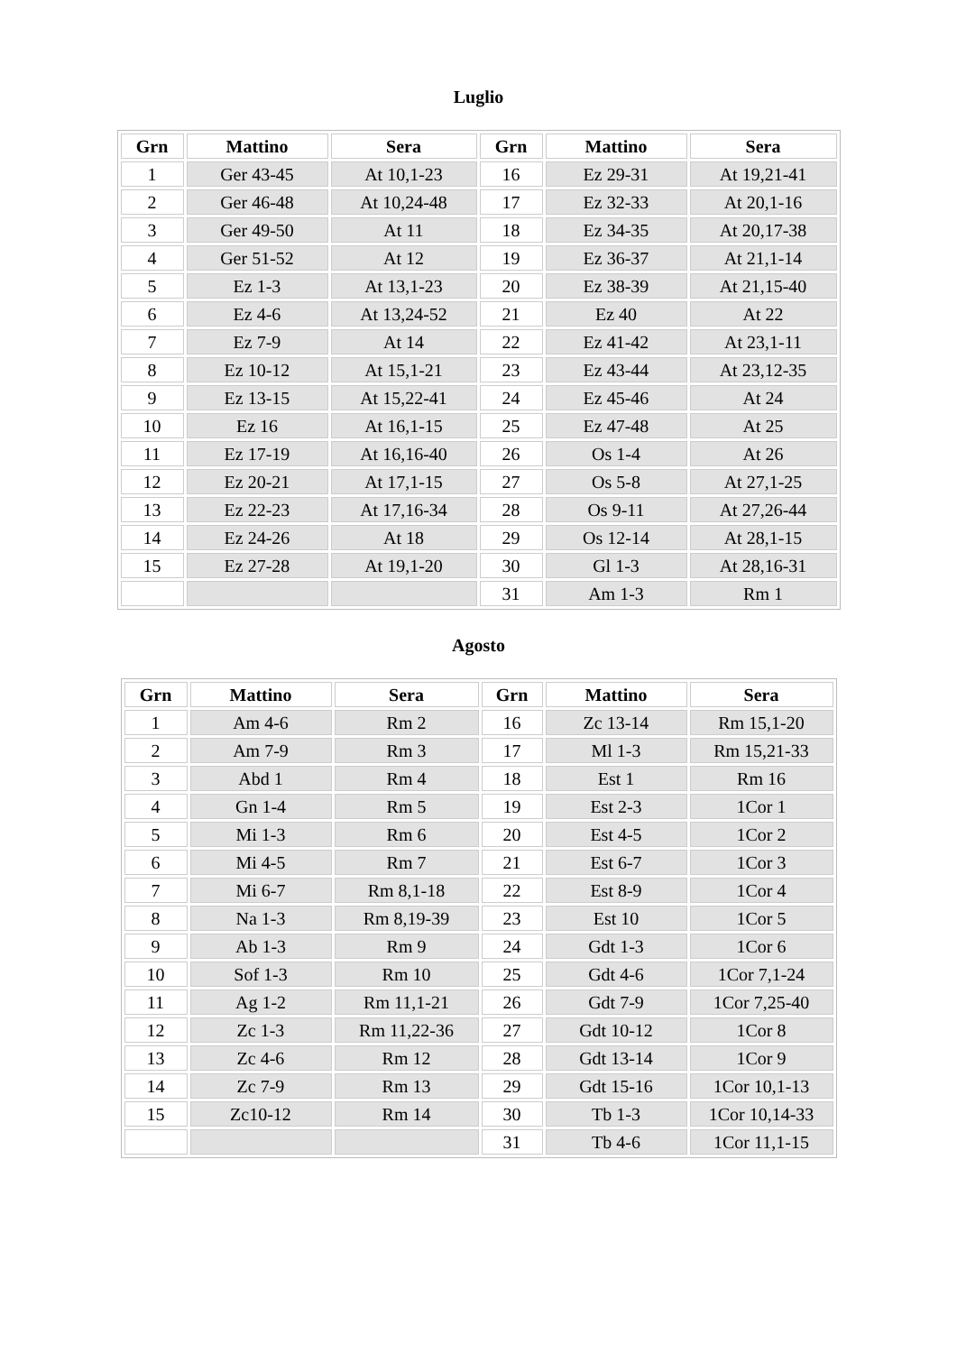Luglio
| Grn | Mattino | Sera | Grn | Mattino | Sera |
| --- | --- | --- | --- | --- | --- |
| 1 | Ger 43-45 | At 10,1-23 | 16 | Ez 29-31 | At 19,21-41 |
| 2 | Ger 46-48 | At 10,24-48 | 17 | Ez 32-33 | At 20,1-16 |
| 3 | Ger 49-50 | At 11 | 18 | Ez 34-35 | At 20,17-38 |
| 4 | Ger 51-52 | At 12 | 19 | Ez 36-37 | At 21,1-14 |
| 5 | Ez 1-3 | At 13,1-23 | 20 | Ez 38-39 | At 21,15-40 |
| 6 | Ez 4-6 | At 13,24-52 | 21 | Ez 40 | At 22 |
| 7 | Ez 7-9 | At 14 | 22 | Ez 41-42 | At 23,1-11 |
| 8 | Ez 10-12 | At 15,1-21 | 23 | Ez 43-44 | At 23,12-35 |
| 9 | Ez 13-15 | At 15,22-41 | 24 | Ez 45-46 | At 24 |
| 10 | Ez 16 | At 16,1-15 | 25 | Ez 47-48 | At 25 |
| 11 | Ez 17-19 | At 16,16-40 | 26 | Os 1-4 | At 26 |
| 12 | Ez 20-21 | At 17,1-15 | 27 | Os 5-8 | At 27,1-25 |
| 13 | Ez 22-23 | At 17,16-34 | 28 | Os 9-11 | At 27,26-44 |
| 14 | Ez 24-26 | At 18 | 29 | Os 12-14 | At 28,1-15 |
| 15 | Ez 27-28 | At 19,1-20 | 30 | Gl 1-3 | At 28,16-31 |
| | | | 31 | Am 1-3 | Rm 1 |
Agosto
| Grn | Mattino | Sera | Grn | Mattino | Sera |
| --- | --- | --- | --- | --- | --- |
| 1 | Am 4-6 | Rm 2 | 16 | Zc 13-14 | Rm 15,1-20 |
| 2 | Am 7-9 | Rm 3 | 17 | Ml 1-3 | Rm 15,21-33 |
| 3 | Abd 1 | Rm 4 | 18 | Est 1 | Rm 16 |
| 4 | Gn 1-4 | Rm 5 | 19 | Est 2-3 | 1Cor 1 |
| 5 | Mi 1-3 | Rm 6 | 20 | Est 4-5 | 1Cor 2 |
| 6 | Mi 4-5 | Rm 7 | 21 | Est 6-7 | 1Cor 3 |
| 7 | Mi 6-7 | Rm 8,1-18 | 22 | Est 8-9 | 1Cor 4 |
| 8 | Na 1-3 | Rm 8,19-39 | 23 | Est 10 | 1Cor 5 |
| 9 | Ab 1-3 | Rm 9 | 24 | Gdt 1-3 | 1Cor 6 |
| 10 | Sof 1-3 | Rm 10 | 25 | Gdt 4-6 | 1Cor 7,1-24 |
| 11 | Ag 1-2 | Rm 11,1-21 | 26 | Gdt 7-9 | 1Cor 7,25-40 |
| 12 | Zc 1-3 | Rm 11,22-36 | 27 | Gdt 10-12 | 1Cor 8 |
| 13 | Zc 4-6 | Rm 12 | 28 | Gdt 13-14 | 1Cor 9 |
| 14 | Zc 7-9 | Rm 13 | 29 | Gdt 15-16 | 1Cor 10,1-13 |
| 15 | Zc10-12 | Rm 14 | 30 | Tb 1-3 | 1Cor 10,14-33 |
| | | | 31 | Tb 4-6 | 1Cor 11,1-15 |